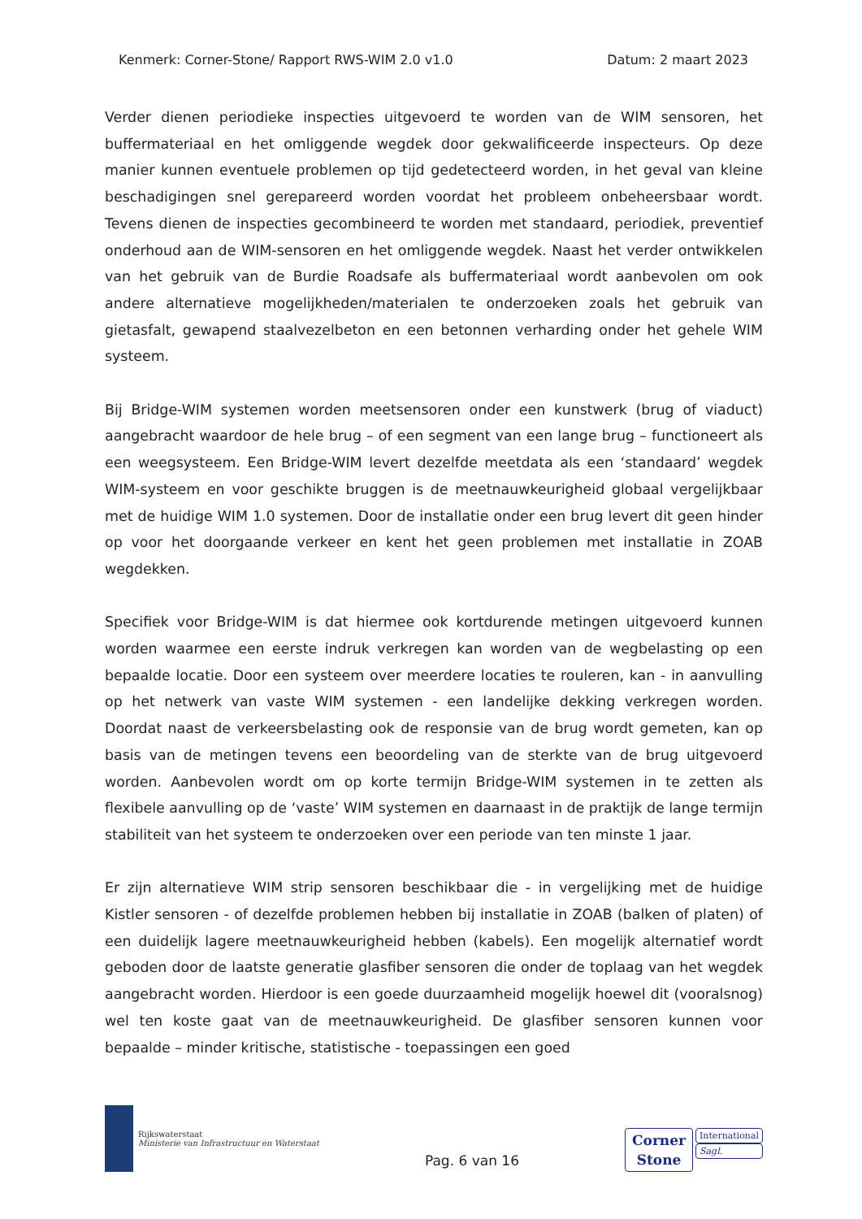Kenmerk: Corner-Stone/ Rapport RWS-WIM 2.0 v1.0 Datum: 2 maart 2023
Verder dienen periodieke inspecties uitgevoerd te worden van de WIM sensoren, het buffermateriaal en het omliggende wegdek door gekwalificeerde inspecteurs. Op deze manier kunnen eventuele problemen op tijd gedetecteerd worden, in het geval van kleine beschadigingen snel gerepareerd worden voordat het probleem onbeheersbaar wordt. Tevens dienen de inspecties gecombineerd te worden met standaard, periodiek, preventief onderhoud aan de WIM-sensoren en het omliggende wegdek. Naast het verder ontwikkelen van het gebruik van de Burdie Roadsafe als buffermateriaal wordt aanbevolen om ook andere alternatieve mogelijkheden/materialen te onderzoeken zoals het gebruik van gietasfalt, gewapend staalvezelbeton en een betonnen verharding onder het gehele WIM systeem.
Bij Bridge-WIM systemen worden meetsensoren onder een kunstwerk (brug of viaduct) aangebracht waardoor de hele brug – of een segment van een lange brug – functioneert als een weegsysteem. Een Bridge-WIM levert dezelfde meetdata als een ‘standaard’ wegdek WIM-systeem en voor geschikte bruggen is de meetnauwkeurigheid globaal vergelijkbaar met de huidige WIM 1.0 systemen. Door de installatie onder een brug levert dit geen hinder op voor het doorgaande verkeer en kent het geen problemen met installatie in ZOAB wegdekken.
Specifiek voor Bridge-WIM is dat hiermee ook kortdurende metingen uitgevoerd kunnen worden waarmee een eerste indruk verkregen kan worden van de wegbelasting op een bepaalde locatie. Door een systeem over meerdere locaties te rouleren, kan - in aanvulling op het netwerk van vaste WIM systemen - een landelijke dekking verkregen worden. Doordat naast de verkeersbelasting ook de responsie van de brug wordt gemeten, kan op basis van de metingen tevens een beoordeling van de sterkte van de brug uitgevoerd worden. Aanbevolen wordt om op korte termijn Bridge-WIM systemen in te zetten als flexibele aanvulling op de ‘vaste’ WIM systemen en daarnaast in de praktijk de lange termijn stabiliteit van het systeem te onderzoeken over een periode van ten minste 1 jaar.
Er zijn alternatieve WIM strip sensoren beschikbaar die - in vergelijking met de huidige Kistler sensoren - of dezelfde problemen hebben bij installatie in ZOAB (balken of platen) of een duidelijk lagere meetnauwkeurigheid hebben (kabels). Een mogelijk alternatief wordt geboden door de laatste generatie glasfiber sensoren die onder de toplaag van het wegdek aangebracht worden. Hierdoor is een goede duurzaamheid mogelijk hoewel dit (vooralsnog) wel ten koste gaat van de meetnauwkeurigheid. De glasfiber sensoren kunnen voor bepaalde – minder kritische, statistische - toepassingen een goed
Rijkswaterstaat
Ministerie van Infrastructuur en Waterstaat
Pag. 6 van 16
Corner
Stone
International
Sagl.